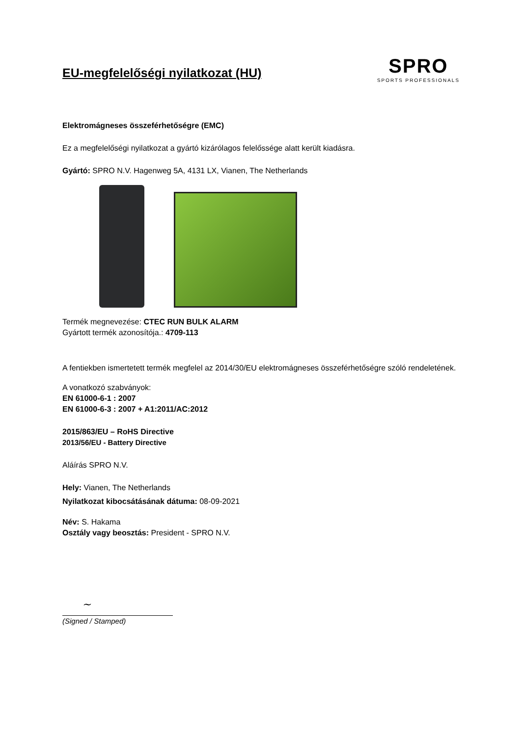EU-megfelelőségi nyilatkozat (HU)
SPRO
SPORTS PROFESSIONALS
Elektromágneses összeférhetőségre (EMC)
Ez a megfelelőségi nyilatkozat a gyártó kizárólagos felelőssége alatt került kiadásra.
Gyártó: SPRO N.V. Hagenweg 5A, 4131 LX, Vianen, The Netherlands
Termék megnevezése: CTEC RUN BULK ALARM
Gyártott termék azonosítója.: 4709-113
A fentiekben ismertetett termék megfelel az 2014/30/EU elektromágneses összeférhetőségre szóló rendeletének.
A vonatkozó szabványok:
EN 61000-6-1 : 2007
EN 61000-6-3 : 2007 + A1:2011/AC:2012
2015/863/EU – RoHS Directive
2013/56/EU - Battery Directive
Aláírás SPRO N.V.
Hely: Vianen, The Netherlands
Nyilatkozat kibocsátásának dátuma: 08-09-2021
Név: S. Hakama
Osztály vagy beosztás: President - SPRO N.V.
~
(Signed / Stamped)